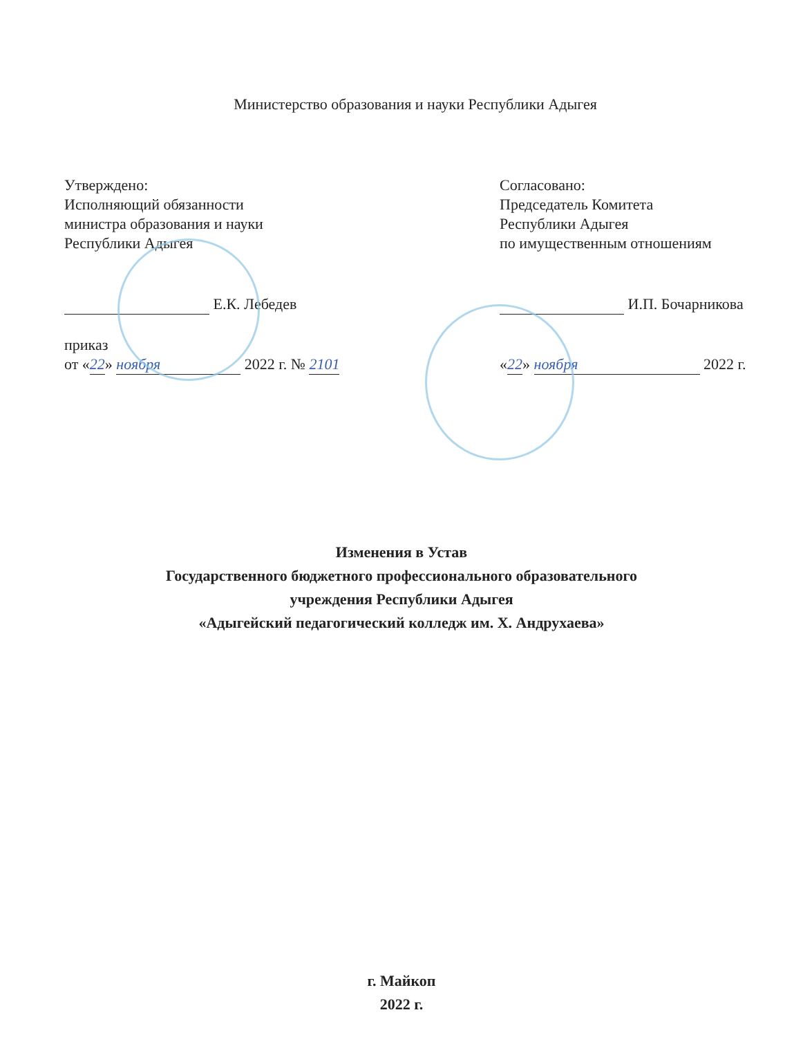Министерство образования и науки Республики Адыгея
Утверждено:
Исполняющий обязанности
министра образования и науки
Республики Адыгея
Е.К. Лебедев
приказ
от «22» ноября 2022 г. № 2101
Согласовано:
Председатель Комитета
Республики Адыгея
по имущественным отношениям
И.П. Бочарникова
«22» ноября 2022 г.
Изменения в Устав
Государственного бюджетного профессионального образовательного
учреждения Республики Адыгея
«Адыгейский педагогический колледж им. Х. Андрухаева»
г. Майкоп
2022 г.